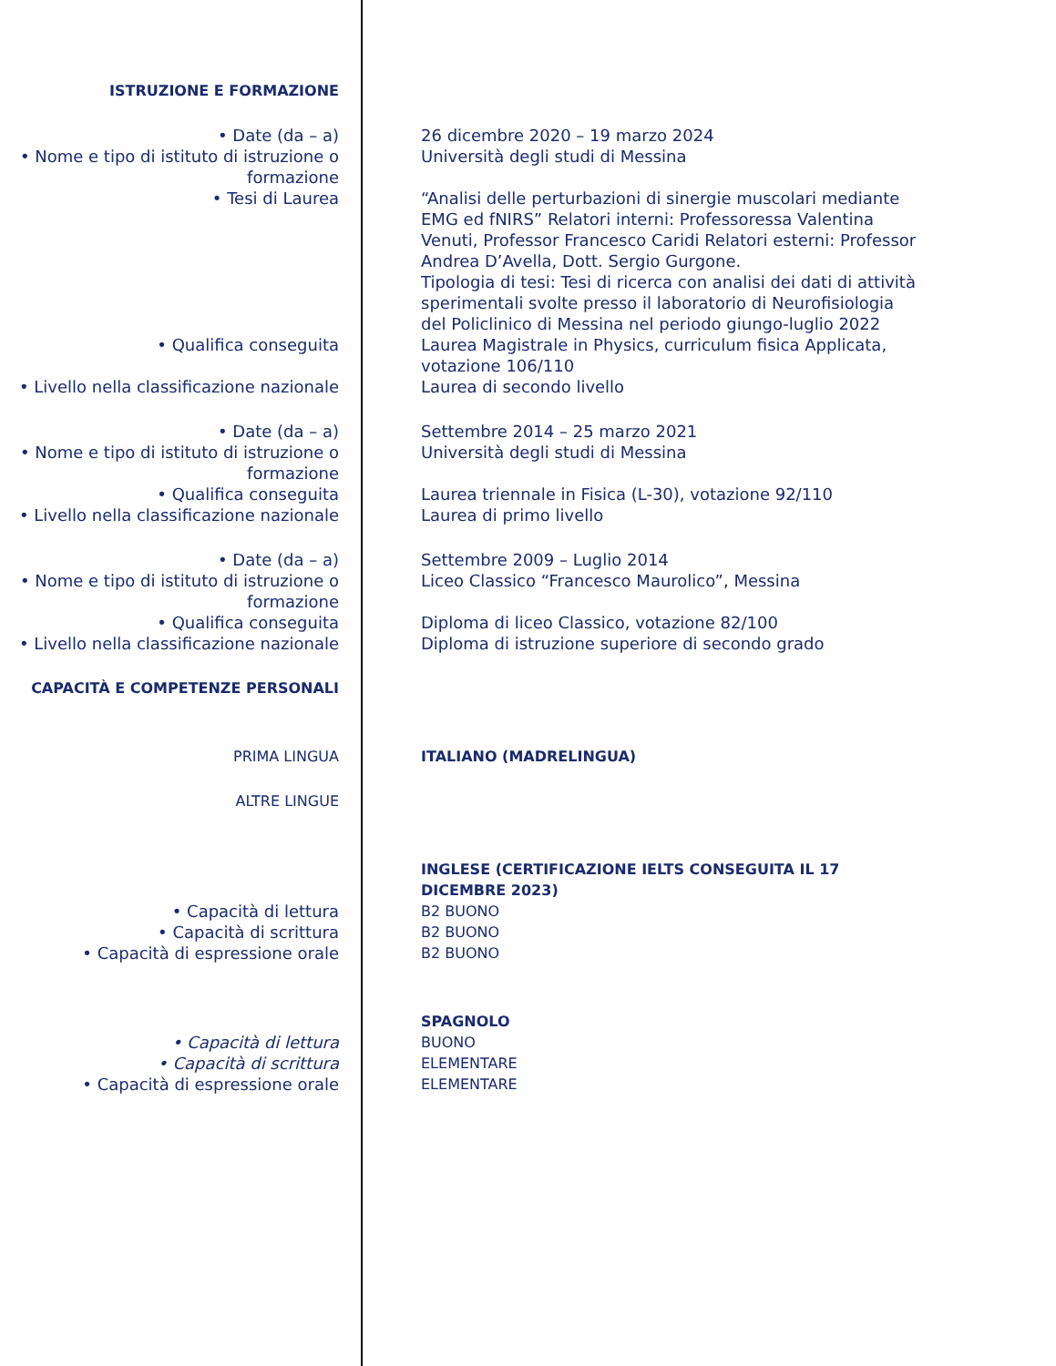| ISTRUZIONE E FORMAZIONE | |
| • Date (da – a) | 26 dicembre 2020 – 19 marzo 2024 |
| • Nome e tipo di istituto di istruzione o formazione | Università degli studi di Messina |
| • Tesi di Laurea | “Analisi delle perturbazioni di sinergie muscolari mediante EMG ed fNIRS” Relatori interni: Professoressa Valentina Venuti, Professor Francesco Caridi Relatori esterni: Professor Andrea D’Avella, Dott. Sergio Gurgone. Tipologia di tesi: Tesi di ricerca con analisi dei dati di attività sperimentali svolte presso il laboratorio di Neurofisiologia del Policlinico di Messina nel periodo giungo-luglio 2022 |
| • Qualifica conseguita | Laurea Magistrale in Physics, curriculum fisica Applicata, votazione 106/110 |
| • Livello nella classificazione nazionale | Laurea di secondo livello |
| • Date (da – a) | Settembre 2014 – 25 marzo 2021 |
| • Nome e tipo di istituto di istruzione o formazione | Università degli studi di Messina |
| • Qualifica conseguita | Laurea triennale in Fisica (L-30), votazione 92/110 |
| • Livello nella classificazione nazionale | Laurea di primo livello |
| • Date (da – a) | Settembre 2009 – Luglio 2014 |
| • Nome e tipo di istituto di istruzione o formazione | Liceo Classico “Francesco Maurolico”, Messina |
| • Qualifica conseguita | Diploma di liceo Classico, votazione 82/100 |
| • Livello nella classificazione nazionale | Diploma di istruzione superiore di secondo grado |
| CAPACITÀ E COMPETENZE PERSONALI | |
| PRIMA LINGUA | ITALIANO (MADRELINGUA) |
| ALTRE LINGUE | |
| | INGLESE (CERTIFICAZIONE IELTS CONSEGUITA IL 17 DICEMBRE 2023) |
| • Capacità di lettura | B2 BUONO |
| • Capacità di scrittura | B2 BUONO |
| • Capacità di espressione orale | B2 BUONO |
| | SPAGNOLO |
| • Capacità di lettura | BUONO |
| • Capacità di scrittura | ELEMENTARE |
| • Capacità di espressione orale | ELEMENTARE |